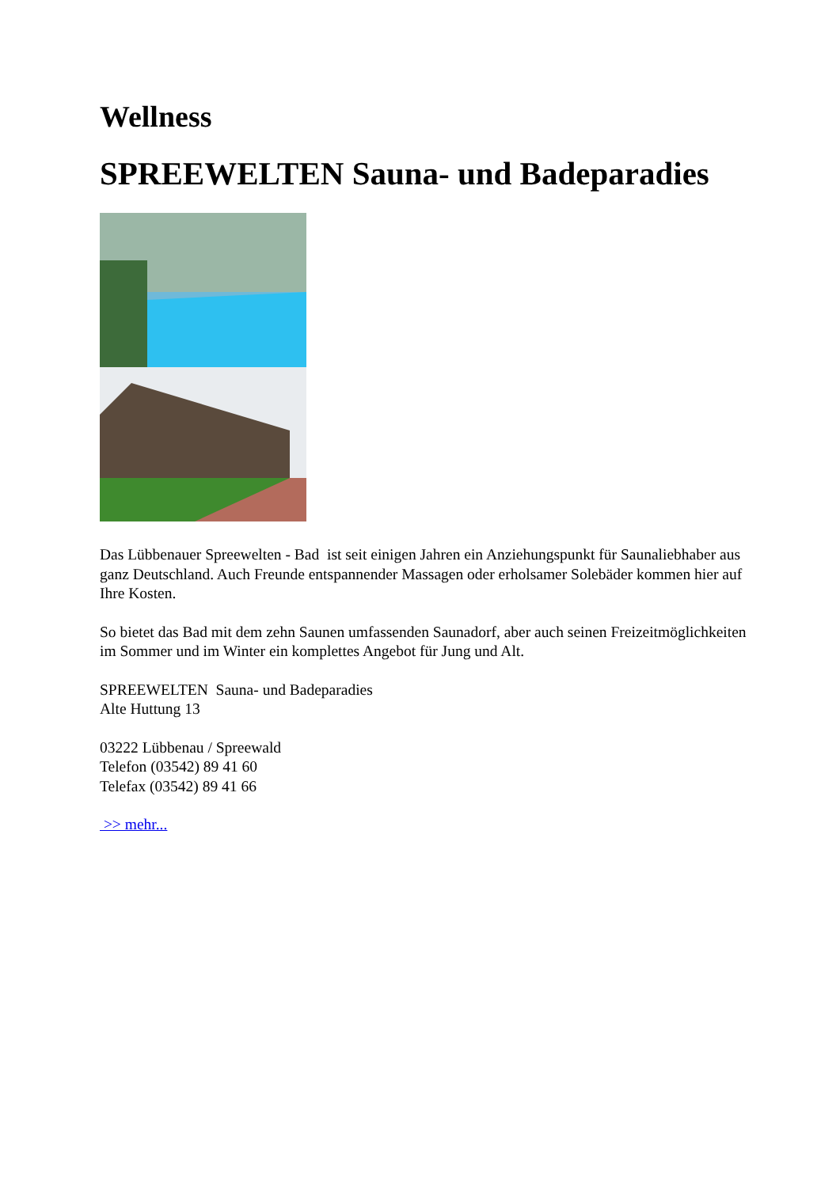Wellness
SPREEWELTEN Sauna- und Badeparadies
Das Lübbenauer Spreewelten - Bad ist seit einigen Jahren ein Anziehungspunkt für Saunaliebhaber aus ganz Deutschland. Auch Freunde entspannender Massagen oder erholsamer Solebäder kommen hier auf Ihre Kosten.
So bietet das Bad mit dem zehn Saunen umfassenden Saunadorf, aber auch seinen Freizeitmöglichkeiten im Sommer und im Winter ein komplettes Angebot für Jung und Alt.
SPREEWELTEN Sauna- und Badeparadies
Alte Huttung 13
03222 Lübbenau / Spreewald
Telefon (03542) 89 41 60
Telefax (03542) 89 41 66
>> mehr...